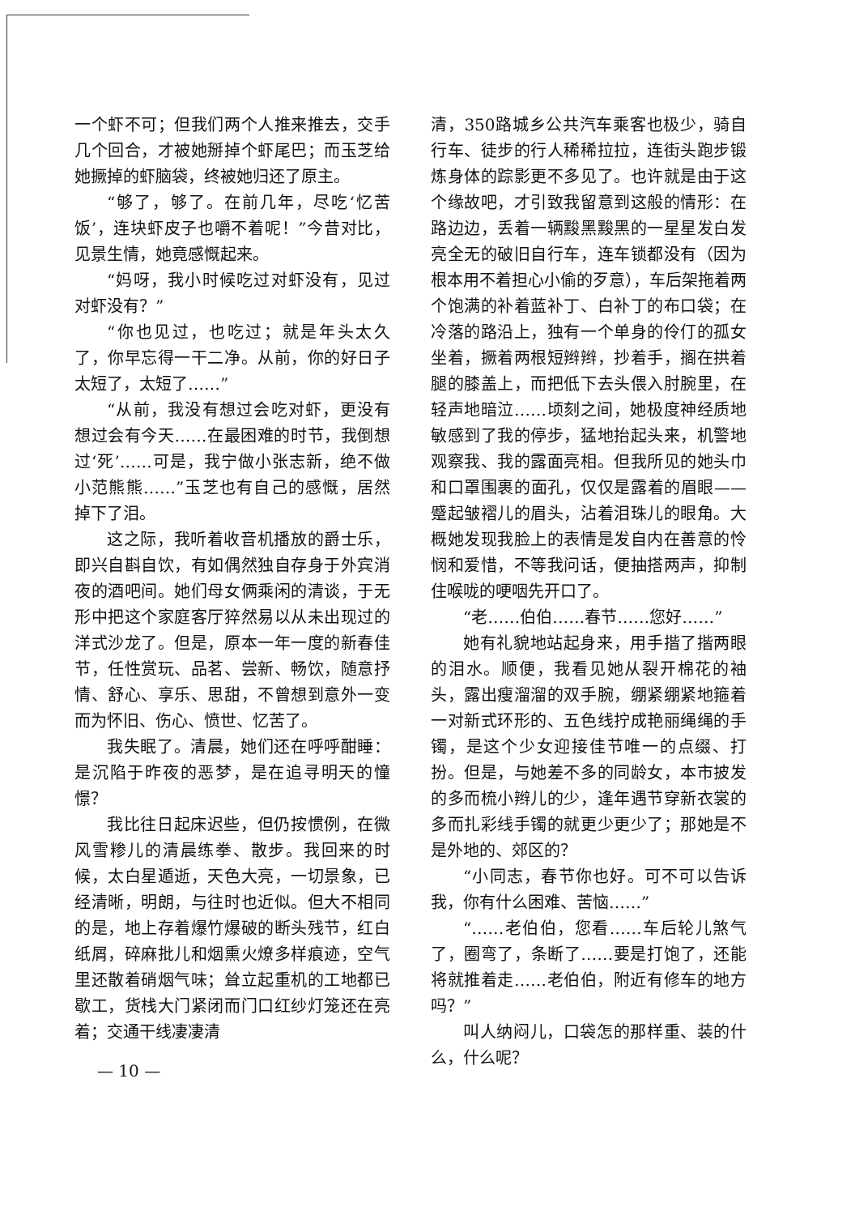一个虾不可；但我们两个人推来推去，交手几个回合，才被她掰掉个虾尾巴；而玉芝给她撅掉的虾脑袋，终被她归还了原主。
“够了，够了。在前几年，尽吃‘忆苦饭’，连块虾皮子也嚼不着呢！”今昔对比，见景生情，她竟感慨起来。
“妈呀，我小时候吃过对虾没有，见过对虾没有？”
“你也见过，也吃过；就是年头太久了，你早忘得一干二净。从前，你的好日子太短了，太短了……”
“从前，我没有想过会吃对虾，更没有想过会有今天……在最困难的时节，我倒想过‘死’……可是，我宁做小张志新，绝不做小范熊熊……”玉芝也有自己的感慨，居然掉下了泪。
这之际，我听着收音机播放的爵士乐，即兴自斟自饮，有如偶然独自存身于外宾消夜的酒吧间。她们母女俩乘闲的清谈，于无形中把这个家庭客厅猝然易以从未出现过的洋式沙龙了。但是，原本一年一度的新春佳节，任性赏玩、品茗、尝新、畅饮，随意抒情、舒心、享乐、思甜，不曾想到意外一变而为怀旧、伤心、愤世、忆苦了。
我失眠了。清晨，她们还在呼呼酣睡：是沉陷于昨夜的恶梦，是在追寻明天的憧憬？
我比往日起床迟些，但仍按惯例，在微风雪糁儿的清晨练拳、散步。我回来的时候，太白星遁逝，天色大亮，一切景象，已经清晰，明朗，与往时也近似。但大不相同的是，地上存着爆竹爆破的断头残节，红白纸屑，碎麻批儿和烟熏火燎多样痕迹，空气里还散着硝烟气味；耸立起重机的工地都已歇工，货栈大门紧闭而门口红纱灯笼还在亮着；交通干线凄凄清
清，350路城乡公共汽车乘客也极少，骑自行车、徒步的行人稀稀拉拉，连街头跑步锻炼身体的踪影更不多见了。也许就是由于这个缘故吧，才引致我留意到这般的情形：在路边边，丢着一辆黢黑黢黑的一星星发白发亮全无的破旧自行车，连车锁都没有（因为根本用不着担心小偷的歹意），车后架拖着两个饱满的补着蓝补丁、白补丁的布口袋；在冷落的路沿上，独有一个单身的伶仃的孤女坐着，撅着两根短辫辫，抄着手，搁在拱着腿的膝盖上，而把低下去头偎入肘腕里，在轻声地暗泣……顷刻之间，她极度神经质地敏感到了我的停步，猛地抬起头来，机警地观察我、我的露面亮相。但我所见的她头巾和口罩围裹的面孔，仅仅是露着的眉眼——蹙起皱褶儿的眉头，沾着泪珠儿的眼角。大概她发现我脸上的表情是发自内在善意的怜悯和爱惜，不等我问话，便抽搭两声，抑制住喉咙的哽咽先开口了。
“老……伯伯……春节……您好……”
她有礼貌地站起身来，用手揩了揩两眼的泪水。顺便，我看见她从裂开棉花的袖头，露出瘦溜溜的双手腕，绷紧绷紧地箍着一对新式环形的、五色线拧成艳丽绳绳的手镯，是这个少女迎接佳节唯一的点缀、打扮。但是，与她差不多的同龄女，本市披发的多而梳小辫儿的少，逢年遇节穿新衣裳的多而扎彩线手镯的就更少更少了；那她是不是外地的、郊区的？
“小同志，春节你也好。可不可以告诉我，你有什么困难、苦恼……”
“……老伯伯，您看……车后轮儿煞气了，圈弯了，条断了……要是打饱了，还能将就推着走……老伯伯，附近有修车的地方吗？”
叫人纳闷儿，口袋怎的那样重、装的什么，什么呢？
— 10 —